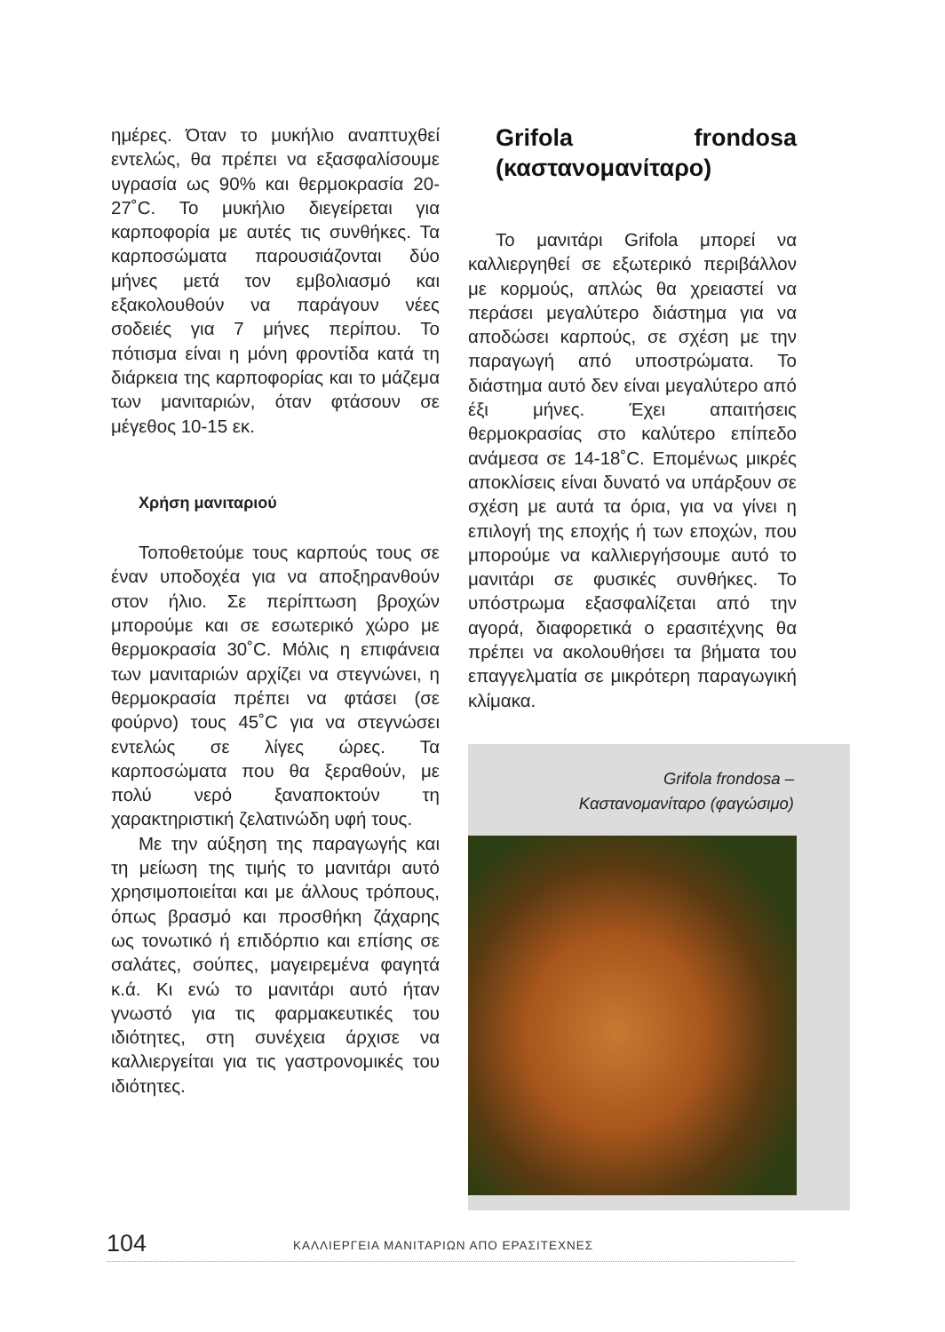ημέρες. Όταν το μυκήλιο αναπτυχθεί εντελώς, θα πρέπει να εξασφαλίσουμε υγρασία ως 90% και θερμοκρασία 20-27˚C. Το μυκήλιο διεγείρεται για καρποφορία με αυτές τις συνθήκες. Τα καρποσώματα παρουσιάζονται δύο μήνες μετά τον εμβολιασμό και εξακολουθούν να παράγουν νέες σοδειές για 7 μήνες περίπου. Το πότισμα είναι η μόνη φροντίδα κατά τη διάρκεια της καρποφορίας και το μάζεμα των μανιταριών, όταν φτάσουν σε μέγεθος 10-15 εκ.
Χρήση μανιταριού
Τοποθετούμε τους καρπούς τους σε έναν υποδοχέα για να αποξηρανθούν στον ήλιο. Σε περίπτωση βροχών μπορούμε και σε εσωτερικό χώρο με θερμοκρασία 30˚C. Μόλις η επιφάνεια των μανιταριών αρχίζει να στεγνώνει, η θερμοκρασία πρέπει να φτάσει (σε φούρνο) τους 45˚C για να στεγνώσει εντελώς σε λίγες ώρες. Τα καρποσώματα που θα ξεραθούν, με πολύ νερό ξαναποκτούν τη χαρακτηριστική ζελατινώδη υφή τους.
Με την αύξηση της παραγωγής και τη μείωση της τιμής το μανιτάρι αυτό χρησιμοποιείται και με άλλους τρόπους, όπως βρασμό και προσθήκη ζάχαρης ως τονωτικό ή επιδόρπιο και επίσης σε σαλάτες, σούπες, μαγειρεμένα φαγητά κ.ά. Κι ενώ το μανιτάρι αυτό ήταν γνωστό για τις φαρμακευτικές του ιδιότητες, στη συνέχεια άρχισε να καλλιεργείται για τις γαστρονομικές του ιδιότητες.
Grifola frondosa (καστανομανίταρο)
Το μανιτάρι Grifola μπορεί να καλλιεργηθεί σε εξωτερικό περιβάλλον με κορμούς, απλώς θα χρειαστεί να περάσει μεγαλύτερο διάστημα για να αποδώσει καρπούς, σε σχέση με την παραγωγή από υποστρώματα. Το διάστημα αυτό δεν είναι μεγαλύτερο από έξι μήνες. Έχει απαιτήσεις θερμοκρασίας στο καλύτερο επίπεδο ανάμεσα σε 14-18˚C. Επομένως μικρές αποκλίσεις είναι δυνατό να υπάρξουν σε σχέση με αυτά τα όρια, για να γίνει η επιλογή της εποχής ή των εποχών, που μπορούμε να καλλιεργήσουμε αυτό το μανιτάρι σε φυσικές συνθήκες. Το υπόστρωμα εξασφαλίζεται από την αγορά, διαφορετικά ο ερασιτέχνης θα πρέπει να ακολουθήσει τα βήματα του επαγγελματία σε μικρότερη παραγωγική κλίμακα.
Grifola frondosa –
Καστανομανίταρο (φαγώσιμο)
104 ΚΑΛΛΙΕΡΓΕΙΑ ΜΑΝΙΤΑΡΙΩΝ ΑΠΟ ΕΡΑΣΙΤΕΧΝΕΣ